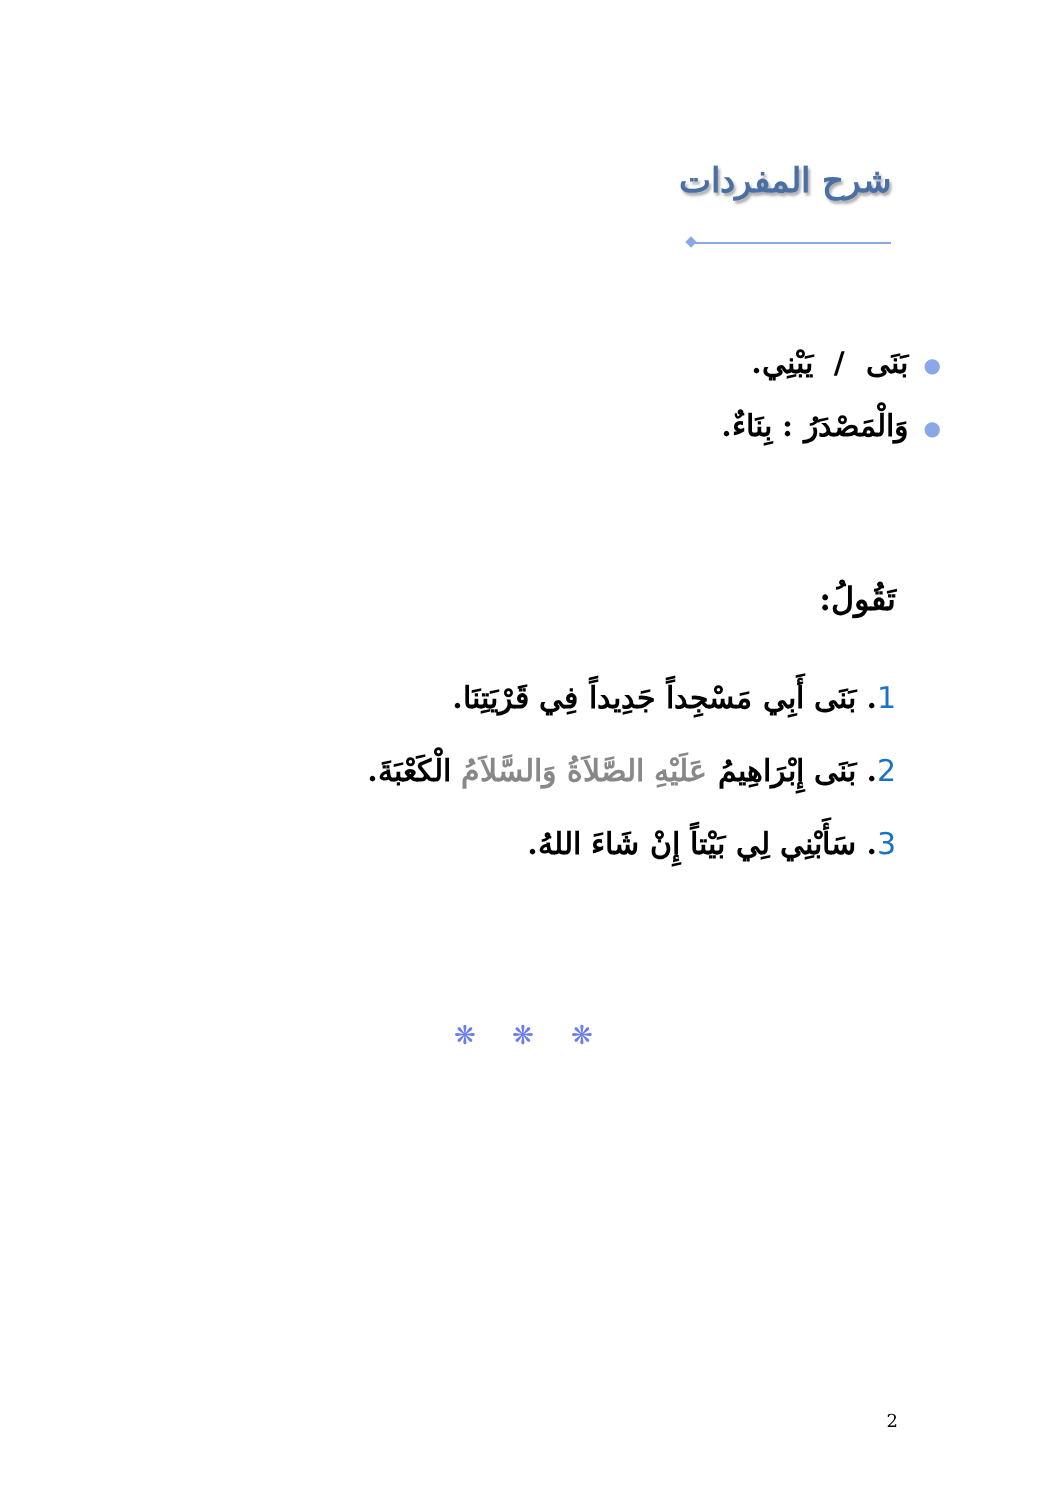شرح المفردات
●بَنَى / يَبْنِي.
●وَالْمَصْدَرُ : بِنَاءٌ.
تَقُولُ:
1. بَنَى أَبِي مَسْجِداً جَدِيداً فِي قَرْيَتِنَا.
2. بَنَى إِبْرَاهِيمُ عَلَيْهِ الصَّلاَةُ وَالسَّلاَمُ الْكَعْبَةَ.
3. سَأَبْنِي لِي بَيْتاً إِنْ شَاءَ اللهُ.
❋ ❋ ❋
2